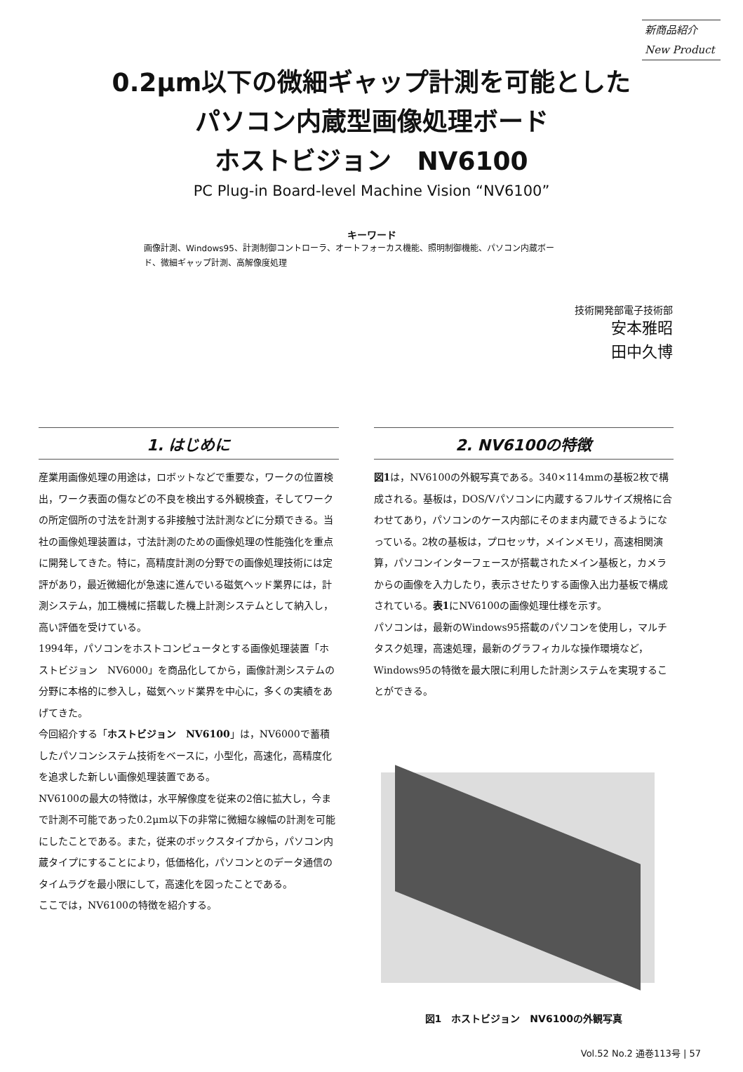新商品紹介
New Product
0.2μm以下の微細ギャップ計測を可能とした
パソコン内蔵型画像処理ボード
ホストビジョン　NV6100
PC Plug-in Board-level Machine Vision “NV6100”
キーワード
画像計測、Windows95、計測制御コントローラ、オートフォーカス機能、照明制御機能、パソコン内蔵ボード、微細ギャップ計測、高解像度処理
技術開発部電子技術部
安本雅昭
田中久博
1. はじめに
産業用画像処理の用途は，ロボットなどで重要な，ワークの位置検出，ワーク表面の傷などの不良を検出する外観検査，そしてワークの所定個所の寸法を計測する非接触寸法計測などに分類できる。当社の画像処理装置は，寸法計測のための画像処理の性能強化を重点に開発してきた。特に，高精度計測の分野での画像処理技術には定評があり，最近微細化が急速に進んでいる磁気ヘッド業界には，計測システム，加工機械に搭載した機上計測システムとして納入し，高い評価を受けている。
1994年，パソコンをホストコンピュータとする画像処理装置「ホストビジョン　NV6000」を商品化してから，画像計測システムの分野に本格的に参入し，磁気ヘッド業界を中心に，多くの実績をあげてきた。
今回紹介する「ホストビジョン　NV6100」は，NV6000で蓄積したパソコンシステム技術をベースに，小型化，高速化，高精度化を追求した新しい画像処理装置である。
NV6100の最大の特徴は，水平解像度を従来の2倍に拡大し，今まで計測不可能であった0.2μm以下の非常に微細な線幅の計測を可能にしたことである。また，従来のボックスタイプから，パソコン内蔵タイプにすることにより，低価格化，パソコンとのデータ通信のタイムラグを最小限にして，高速化を図ったことである。
ここでは，NV6100の特徴を紹介する。
2. NV6100の特徴
図1は，NV6100の外観写真である。340×114mmの基板2枚で構成される。基板は，DOS/Vパソコンに内蔵するフルサイズ規格に合わせてあり，パソコンのケース内部にそのまま内蔵できるようになっている。2枚の基板は，プロセッサ，メインメモリ，高速相関演算，パソコンインターフェースが搭載されたメイン基板と，カメラからの画像を入力したり，表示させたりする画像入出力基板で構成されている。表1にNV6100の画像処理仕様を示す。
パソコンは，最新のWindows95搭載のパソコンを使用し，マルチタスク処理，高速処理，最新のグラフィカルな操作環境など，Windows95の特徴を最大限に利用した計測システムを実現することができる。
図1　ホストビジョン　NV6100の外観写真
Vol.52 No.2 通巻113号 | 57